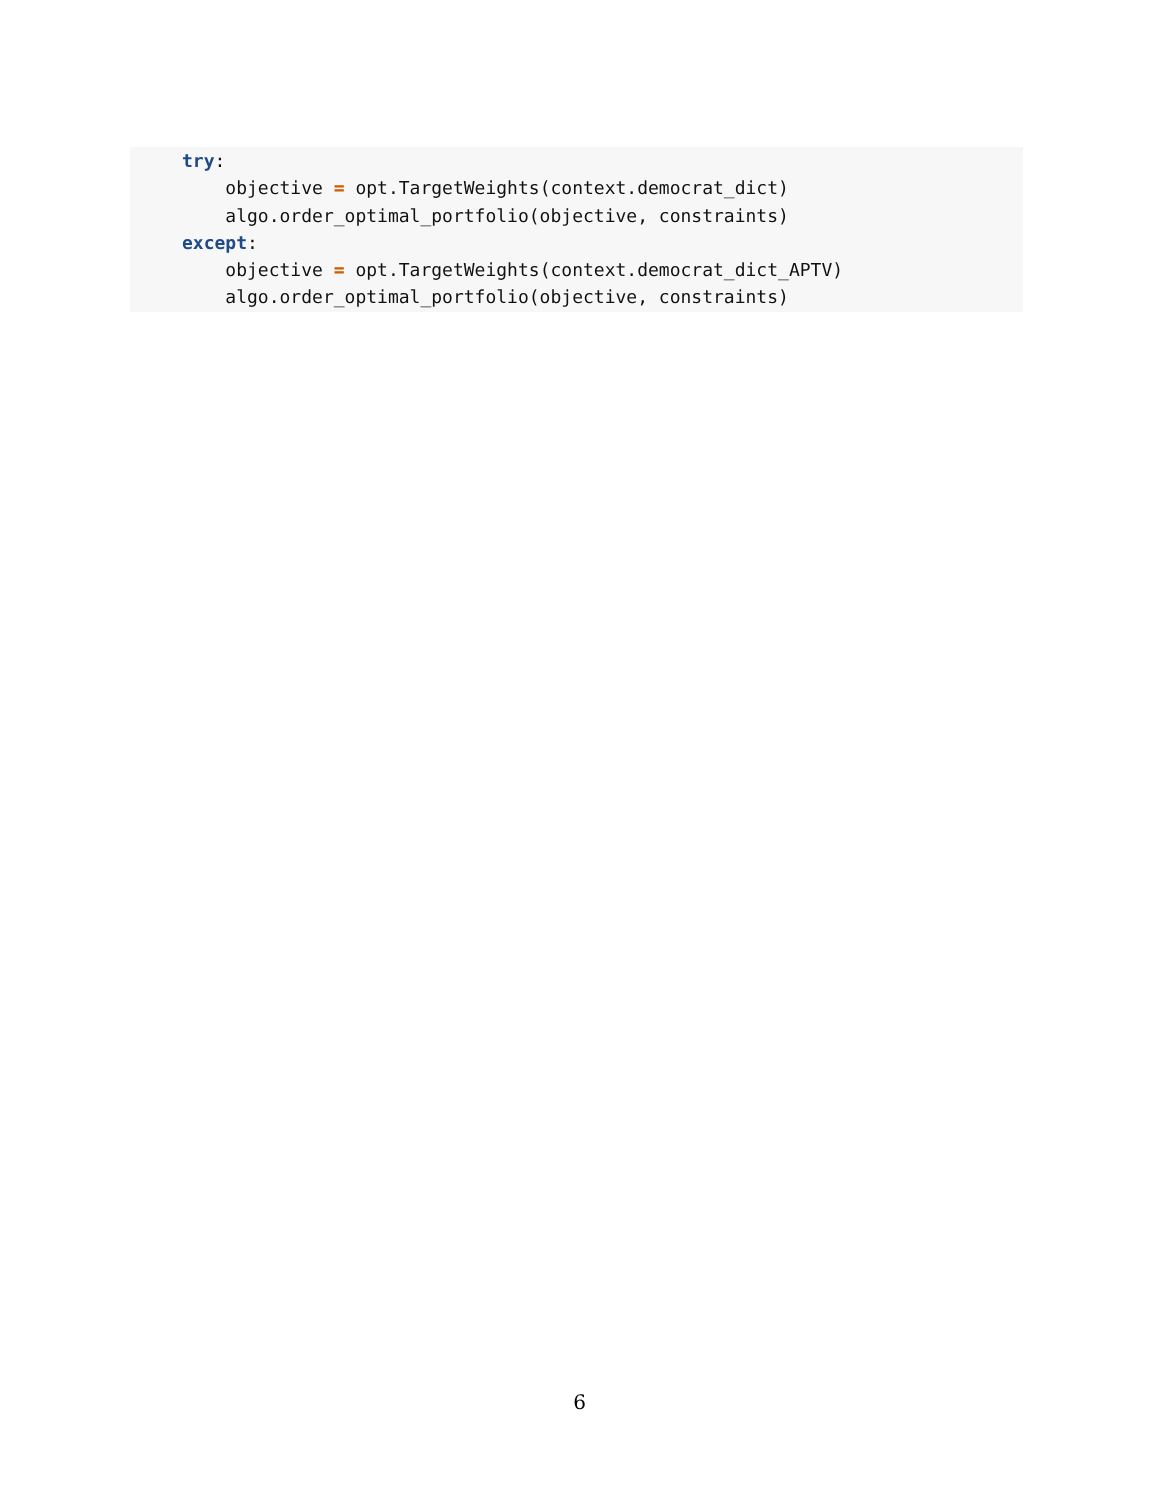try:
    objective = opt.TargetWeights(context.democrat_dict)
    algo.order_optimal_portfolio(objective, constraints)
except:
    objective = opt.TargetWeights(context.democrat_dict_APTV)
    algo.order_optimal_portfolio(objective, constraints)
6